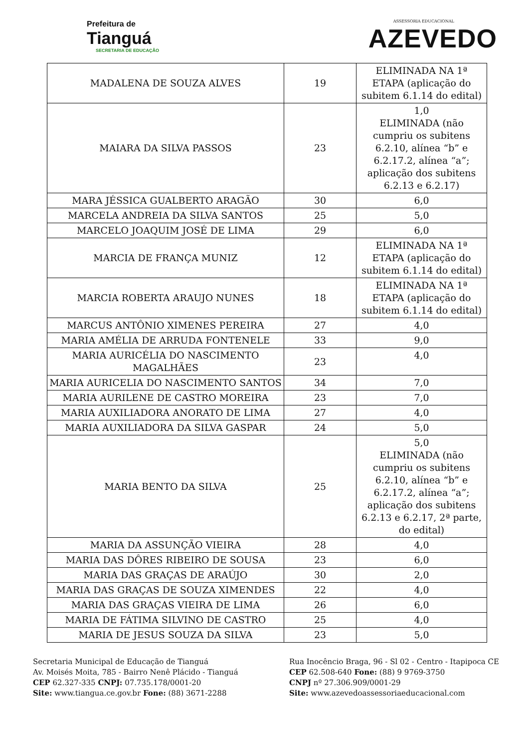Prefeitura de
Tianguá
SECRETARIA DE EDUCAÇÃO
ASSESSORIA EDUCACIONAL
AZEVEDO
| MADALENA DE SOUZA ALVES | 19 | ELIMINADA NA 1ª ETAPA (aplicação do subitem 6.1.14 do edital) |
| MAIARA DA SILVA PASSOS | 23 | 1,0 ELIMINADA (não cumpriu os subitens 6.2.10, alínea “b” e 6.2.17.2, alínea “a”; aplicação dos subitens 6.2.13 e 6.2.17) |
| MARA JÉSSICA GUALBERTO ARAGÃO | 30 | 6,0 |
| MARCELA ANDREIA DA SILVA SANTOS | 25 | 5,0 |
| MARCELO JOAQUIM JOSÉ DE LIMA | 29 | 6,0 |
| MARCIA DE FRANÇA MUNIZ | 12 | ELIMINADA NA 1ª ETAPA (aplicação do subitem 6.1.14 do edital) |
| MARCIA ROBERTA ARAUJO NUNES | 18 | ELIMINADA NA 1ª ETAPA (aplicação do subitem 6.1.14 do edital) |
| MARCUS ANTÔNIO XIMENES PEREIRA | 27 | 4,0 |
| MARIA AMÉLIA DE ARRUDA FONTENELE | 33 | 9,0 |
| MARIA AURICÉLIA DO NASCIMENTO MAGALHÃES | 23 | 4,0 |
| MARIA AURICELIA DO NASCIMENTO SANTOS | 34 | 7,0 |
| MARIA AURILENE DE CASTRO MOREIRA | 23 | 7,0 |
| MARIA AUXILIADORA ANORATO DE LIMA | 27 | 4,0 |
| MARIA AUXILIADORA DA SILVA GASPAR | 24 | 5,0 |
| MARIA BENTO DA SILVA | 25 | 5,0 ELIMINADA (não cumpriu os subitens 6.2.10, alínea “b” e 6.2.17.2, alínea “a”; aplicação dos subitens 6.2.13 e 6.2.17, 2ª parte, do edital) |
| MARIA DA ASSUNÇÃO VIEIRA | 28 | 4,0 |
| MARIA DAS DÔRES RIBEIRO DE SOUSA | 23 | 6,0 |
| MARIA DAS GRAÇAS DE ARAÚJO | 30 | 2,0 |
| MARIA DAS GRAÇAS DE SOUZA XIMENDES | 22 | 4,0 |
| MARIA DAS GRAÇAS VIEIRA DE LIMA | 26 | 6,0 |
| MARIA DE FÁTIMA SILVINO DE CASTRO | 25 | 4,0 |
| MARIA DE JESUS SOUZA DA SILVA | 23 | 5,0 |
Secretaria Municipal de Educação de Tianguá
Av. Moisés Moita, 785 - Bairro Nenê Plácido - Tianguá
CEP 62.327-335 CNPJ: 07.735.178/0001-20
Site: www.tiangua.ce.gov.br Fone: (88) 3671-2288
Rua Inocêncio Braga, 96 - Sl 02 - Centro - Itapipoca CE
CEP 62.508-640 Fone: (88) 9 9769-3750
CNPJ nº 27.306.909/0001-29
Site: www.azevedoassessoriaeducacional.com